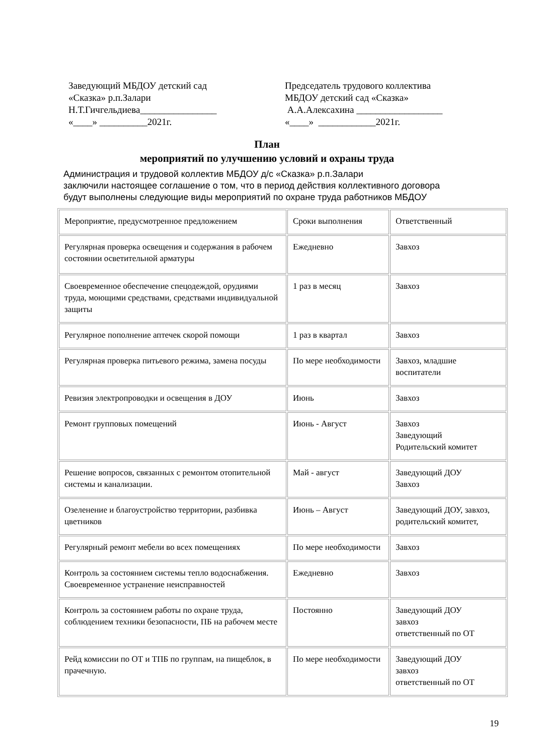Заведующий МБДОУ детский сад «Сказка» р.п.Залари Н.Т.Гичгельдиева________________ «____» __________2021г.
Председатель трудового коллектива МБДОУ детский сад «Сказка» А.А.Алексахина __________________ «____» ____________2021г.
План
мероприятий по улучшению условий и охраны труда
Администрация и трудовой коллектив МБДОУ д/с «Сказка» р.п.Залари
заключили настоящее соглашение о том, что в период действия коллективного договора
будут выполнены следующие виды мероприятий по охране труда работников МБДОУ
| Мероприятие, предусмотренное предложением | Сроки выполнения | Ответственный |
| Регулярная проверка освещения и содержания в рабочем состоянии осветительной арматуры | Ежедневно | Завхоз |
| Своевременное обеспечение спецодеждой, орудиями труда, моющими средствами, средствами индивидуальной защиты | 1 раз в месяц | Завхоз |
| Регулярное пополнение аптечек скорой помощи | 1 раз в квартал | Завхоз |
| Регулярная проверка питьевого режима, замена посуды | По мере необходимости | Завхоз, младшие воспитатели |
| Ревизия электропроводки и освещения в ДОУ | Июнь | Завхоз |
| Ремонт групповых помещений | Июнь - Август | Завхоз Заведующий Родительский комитет |
| Решение вопросов, связанных с ремонтом отопительной системы и канализации. | Май - август | Заведующий ДОУ Завхоз |
| Озеленение и благоустройство территории, разбивка цветников | Июнь – Август | Заведующий ДОУ, завхоз, родительский комитет, |
| Регулярный ремонт мебели во всех помещениях | По мере необходимости | Завхоз |
| Контроль за состоянием системы тепло водоснабжения. Своевременное устранение неисправностей | Ежедневно | Завхоз |
| Контроль за состоянием работы по охране труда, соблюдением техники безопасности, ПБ на рабочем месте | Постоянно | Заведующий ДОУ завхоз ответственный по ОТ |
| Рейд комиссии по ОТ и ТПБ по группам, на пищеблок, в прачечную. | По мере необходимости | Заведующий ДОУ завхоз ответственный по ОТ |
19